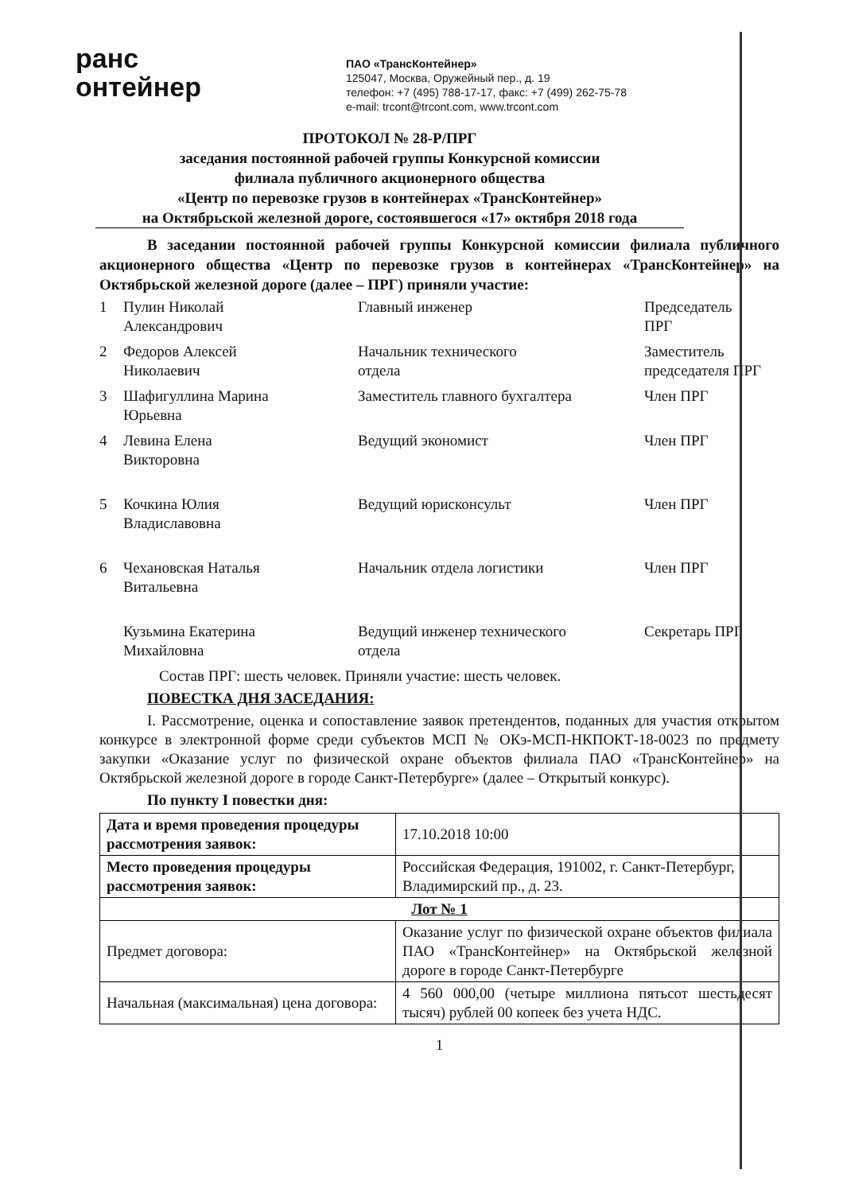ранс
онтейнер
ПАО «ТрансКонтейнер»
125047, Москва, Оружейный пер., д. 19
телефон: +7 (495) 788-17-17, факс: +7 (499) 262-75-78
e-mail: trcont@trcont.com, www.trcont.com
ПРОТОКОЛ № 28-Р/ПРГ
заседания постоянной рабочей группы Конкурсной комиссии
филиала публичного акционерного общества
«Центр по перевозке грузов в контейнерах «ТрансКонтейнер»
на Октябрьской железной дороге, состоявшегося «17» октября 2018 года
В заседании постоянной рабочей группы Конкурсной комиссии филиала публичного акционерного общества «Центр по перевозке грузов в контейнерах «ТрансКонтейнер» на Октябрьской железной дороге (далее – ПРГ) приняли участие:
| 1 | Пулин Николай Александрович | Главный инженер | Председатель ПРГ |
| 2 | Федоров Алексей Николаевич | Начальник технического отдела | Заместитель председателя ПРГ |
| 3 | Шафигуллина Марина Юрьевна | Заместитель главного бухгалтера | Член ПРГ |
| 4 | Левина Елена Викторовна | Ведущий экономист | Член ПРГ |
| 5 | Кочкина Юлия Владиславовна | Ведущий юрисконсульт | Член ПРГ |
| 6 | Чехановская Наталья Витальевна | Начальник отдела логистики | Член ПРГ |
| | Кузьмина Екатерина Михайловна | Ведущий инженер технического отдела | Секретарь ПРГ |
Состав ПРГ: шесть человек. Приняли участие: шесть человек.
ПОВЕСТКА ДНЯ ЗАСЕДАНИЯ:
I. Рассмотрение, оценка и сопоставление заявок претендентов, поданных для участия открытом конкурсе в электронной форме среди субъектов МСП № ОКэ-МСП-НКПОКТ-18-0023 по предмету закупки «Оказание услуг по физической охране объектов филиала ПАО «ТрансКонтейнер» на Октябрьской железной дороге в городе Санкт-Петербурге» (далее – Открытый конкурс).
По пункту I повестки дня:
| Дата и время проведения процедуры рассмотрения заявок: | 17.10.2018 10:00 |
| Место проведения процедуры рассмотрения заявок: | Российская Федерация, 191002, г. Санкт-Петербург, Владимирский пр., д. 23. |
| Лот № 1 | |
| Предмет договора: | Оказание услуг по физической охране объектов филиала ПАО «ТрансКонтейнер» на Октябрьской железной дороге в городе Санкт-Петербурге |
| Начальная (максимальная) цена договора: | 4 560 000,00 (четыре миллиона пятьсот шестьдесят тысяч) рублей 00 копеек без учета НДС. |
1